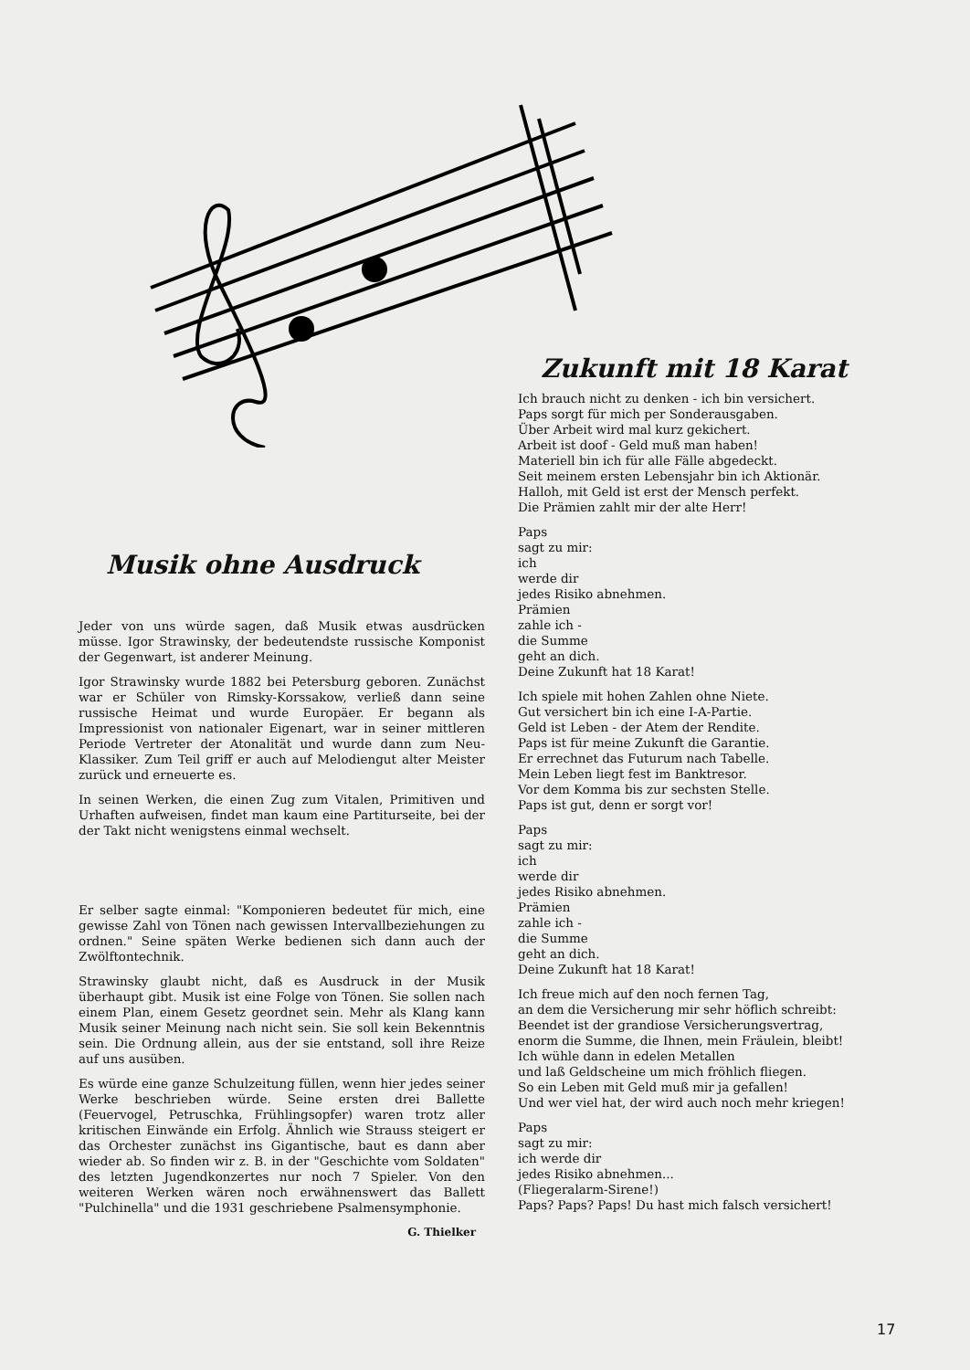Zukunft mit 18 Karat
Ich brauch nicht zu denken - ich bin versichert.
Paps sorgt für mich per Sonderausgaben.
Über Arbeit wird mal kurz gekichert.
Arbeit ist doof - Geld muß man haben!
Materiell bin ich für alle Fälle abgedeckt.
Seit meinem ersten Lebensjahr bin ich Aktionär.
Halloh, mit Geld ist erst der Mensch perfekt.
Die Prämien zahlt mir der alte Herr!
Paps
sagt zu mir:
ich
werde dir
jedes Risiko abnehmen.
Prämien
zahle ich -
die Summe
geht an dich.
Deine Zukunft hat 18 Karat!
Ich spiele mit hohen Zahlen ohne Niete.
Gut versichert bin ich eine I-A-Partie.
Geld ist Leben - der Atem der Rendite.
Paps ist für meine Zukunft die Garantie.
Er errechnet das Futurum nach Tabelle.
Mein Leben liegt fest im Banktresor.
Vor dem Komma bis zur sechsten Stelle.
Paps ist gut, denn er sorgt vor!
Paps
sagt zu mir:
ich
werde dir
jedes Risiko abnehmen.
Prämien
zahle ich -
die Summe
geht an dich.
Deine Zukunft hat 18 Karat!
Ich freue mich auf den noch fernen Tag,
an dem die Versicherung mir sehr höflich schreibt:
Beendet ist der grandiose Versicherungsvertrag,
enorm die Summe, die Ihnen, mein Fräulein, bleibt!
Ich wühle dann in edelen Metallen
und laß Geldscheine um mich fröhlich fliegen.
So ein Leben mit Geld muß mir ja gefallen!
Und wer viel hat, der wird auch noch mehr kriegen!
Paps
sagt zu mir:
ich werde dir
jedes Risiko abnehmen...
(Fliegeralarm-Sirene!)
Paps? Paps? Paps! Du hast mich falsch versichert!
Musik ohne Ausdruck
Jeder von uns würde sagen, daß Musik etwas ausdrücken müsse. Igor Strawinsky, der bedeutendste russische Komponist der Gegenwart, ist anderer Meinung.
Igor Strawinsky wurde 1882 bei Petersburg geboren. Zunächst war er Schüler von Rimsky-Korssakow, verließ dann seine russische Heimat und wurde Europäer. Er begann als Impressionist von nationaler Eigenart, war in seiner mittleren Periode Vertreter der Atonalität und wurde dann zum Neu-Klassiker. Zum Teil griff er auch auf Melodiengut alter Meister zurück und erneuerte es.
In seinen Werken, die einen Zug zum Vitalen, Primitiven und Urhaften aufweisen, findet man kaum eine Partiturseite, bei der der Takt nicht wenigstens einmal wechselt.
Er selber sagte einmal: "Komponieren bedeutet für mich, eine gewisse Zahl von Tönen nach gewissen Intervallbeziehungen zu ordnen." Seine späten Werke bedienen sich dann auch der Zwölftontechnik.
Strawinsky glaubt nicht, daß es Ausdruck in der Musik überhaupt gibt. Musik ist eine Folge von Tönen. Sie sollen nach einem Plan, einem Gesetz geordnet sein. Mehr als Klang kann Musik seiner Meinung nach nicht sein. Sie soll kein Bekenntnis sein. Die Ordnung allein, aus der sie entstand, soll ihre Reize auf uns ausüben.
Es würde eine ganze Schulzeitung füllen, wenn hier jedes seiner Werke beschrieben würde. Seine ersten drei Ballette (Feuervogel, Petruschka, Frühlingsopfer) waren trotz aller kritischen Einwände ein Erfolg. Ähnlich wie Strauss steigert er das Orchester zunächst ins Gigantische, baut es dann aber wieder ab. So finden wir z. B. in der "Geschichte vom Soldaten" des letzten Jugendkonzertes nur noch 7 Spieler. Von den weiteren Werken wären noch erwähnenswert das Ballett "Pulchinella" und die 1931 geschriebene Psalmensymphonie.
G. Thielker
17